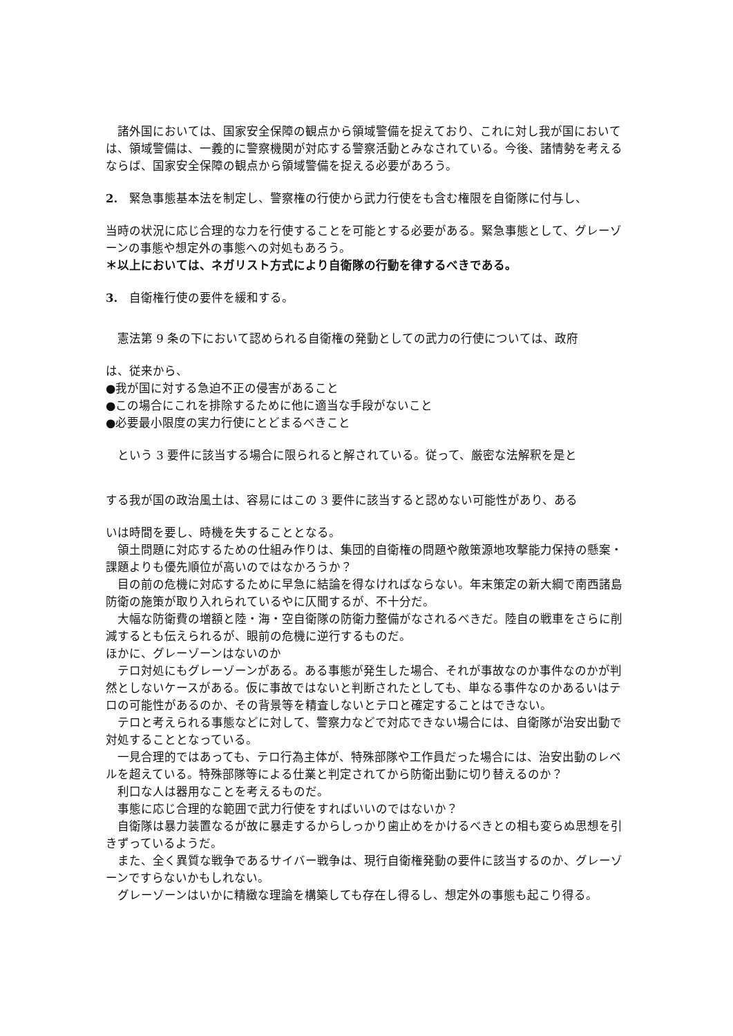諸外国においては、国家安全保障の観点から領域警備を捉えており、これに対し我が国においては、領域警備は、一義的に警察機関が対応する警察活動とみなされている。今後、諸情勢を考えるならば、国家安全保障の観点から領域警備を捉える必要があろう。
2.　緊急事態基本法を制定し、警察権の行使から武力行使をも含む権限を自衛隊に付与し、
当時の状況に応じ合理的な力を行使することを可能とする必要がある。緊急事態として、グレーゾーンの事態や想定外の事態への対処もあろう。
＊以上においては、ネガリスト方式により自衛隊の行動を律するべきである。
3.　自衛権行使の要件を緩和する。
　憲法第 9 条の下において認められる自衛権の発動としての武力の行使については、政府
は、従来から、
●我が国に対する急迫不正の侵害があること
●この場合にこれを排除するために他に適当な手段がないこと
●必要最小限度の実力行使にとどまるべきこと
　という 3 要件に該当する場合に限られると解されている。従って、厳密な法解釈を是と
する我が国の政治風土は、容易にはこの 3 要件に該当すると認めない可能性があり、ある
いは時間を要し、時機を失することとなる。
　領土問題に対応するための仕組み作りは、集団的自衛権の問題や敵策源地攻撃能力保持の懸案・課題よりも優先順位が高いのではなかろうか？
　目の前の危機に対応するために早急に結論を得なければならない。年末策定の新大綱で南西諸島防衛の施策が取り入れられているやに仄聞するが、不十分だ。
　大幅な防衛費の増額と陸・海・空自衛隊の防衛力整備がなされるべきだ。陸自の戦車をさらに削減するとも伝えられるが、眼前の危機に逆行するものだ。
ほかに、グレーゾーンはないのか
　テロ対処にもグレーゾーンがある。ある事態が発生した場合、それが事故なのか事件なのかが判然としないケースがある。仮に事故ではないと判断されたとしても、単なる事件なのかあるいはテロの可能性があるのか、その背景等を精査しないとテロと確定することはできない。
　テロと考えられる事態などに対して、警察力などで対応できない場合には、自衛隊が治安出動で対処することとなっている。
　一見合理的ではあっても、テロ行為主体が、特殊部隊や工作員だった場合には、治安出動のレベルを超えている。特殊部隊等による仕業と判定されてから防衛出動に切り替えるのか？
　利口な人は器用なことを考えるものだ。
　事態に応じ合理的な範囲で武力行使をすればいいのではないか？
　自衛隊は暴力装置なるが故に暴走するからしっかり歯止めをかけるべきとの相も変らぬ思想を引きずっているようだ。
　また、全く異質な戦争であるサイバー戦争は、現行自衛権発動の要件に該当するのか、グレーゾーンですらないかもしれない。
　グレーゾーンはいかに精緻な理論を構築しても存在し得るし、想定外の事態も起こり得る。